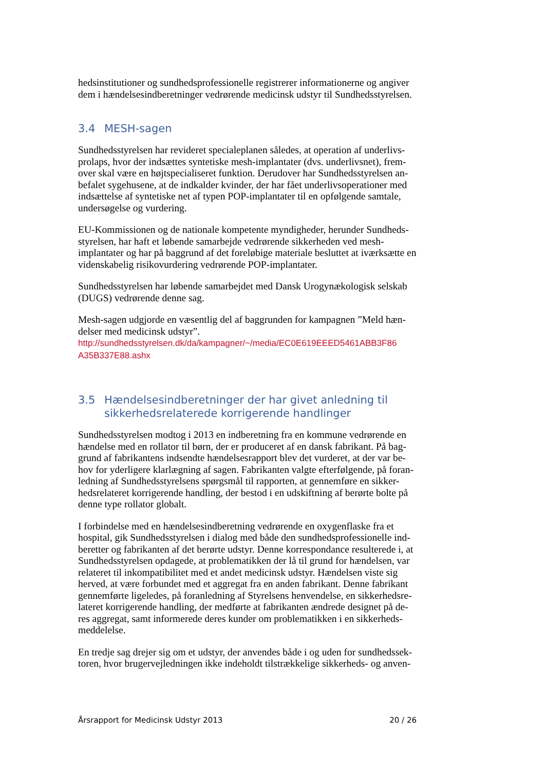hedsinstitutioner og sundhedsprofessionelle registrerer informationerne og angiver dem i hændelsesindberetninger vedrørende medicinsk udstyr til Sundhedsstyrelsen.
3.4 MESH-sagen
Sundhedsstyrelsen har revideret specialeplanen således, at operation af underlivs-prolaps, hvor der indsættes syntetiske mesh-implantater (dvs. underlivsnet), frem-over skal være en højtspecialiseret funktion. Derudover har Sundhedsstyrelsen an-befalet sygehusene, at de indkalder kvinder, der har fået underlivsoperationer med indsættelse af syntetiske net af typen POP-implantater til en opfølgende samtale, undersøgelse og vurdering.
EU-Kommissionen og de nationale kompetente myndigheder, herunder Sundheds-styrelsen, har haft et løbende samarbejde vedrørende sikkerheden ved mesh-implantater og har på baggrund af det foreløbige materiale besluttet at iværksætte en videnskabelig risikovurdering vedrørende POP-implantater.
Sundhedsstyrelsen har løbende samarbejdet med Dansk Urogynækologisk selskab (DUGS) vedrørende denne sag.
Mesh-sagen udgjorde en væsentlig del af baggrunden for kampagnen ”Meld hæn-delser med medicinsk udstyr”.
http://sundhedsstyrelsen.dk/da/kampagner/~/media/EC0E619EEED5461ABB3F86 A35B337E88.ashx
3.5 Hændelsesindberetninger der har givet anledning til sikkerhedsrelaterede korrigerende handlinger
Sundhedsstyrelsen modtog i 2013 en indberetning fra en kommune vedrørende en hændelse med en rollator til børn, der er produceret af en dansk fabrikant. På bag-grund af fabrikantens indsendte hændelsesrapport blev det vurderet, at der var be-hov for yderligere klarlægning af sagen. Fabrikanten valgte efterfølgende, på foran-ledning af Sundhedsstyrelsens spørgsmål til rapporten, at gennemføre en sikker-hedsrelateret korrigerende handling, der bestod i en udskiftning af berørte bolte på denne type rollator globalt.
I forbindelse med en hændelsesindberetning vedrørende en oxygenflaske fra et hospital, gik Sundhedsstyrelsen i dialog med både den sundhedsprofessionelle ind-beretter og fabrikanten af det berørte udstyr. Denne korrespondance resulterede i, at Sundhedsstyrelsen opdagede, at problematikken der lå til grund for hændelsen, var relateret til inkompatibilitet med et andet medicinsk udstyr. Hændelsen viste sig herved, at være forbundet med et aggregat fra en anden fabrikant. Denne fabrikant gennemførte ligeledes, på foranledning af Styrelsens henvendelse, en sikkerhedsre-lateret korrigerende handling, der medførte at fabrikanten ændrede designet på de-res aggregat, samt informerede deres kunder om problematikken i en sikkerheds-meddelelse.
En tredje sag drejer sig om et udstyr, der anvendes både i og uden for sundhedssek-toren, hvor brugervejledningen ikke indeholdt tilstrækkelige sikkerheds- og anven-
Årsrapport for Medicinsk Udstyr 2013 20 / 26